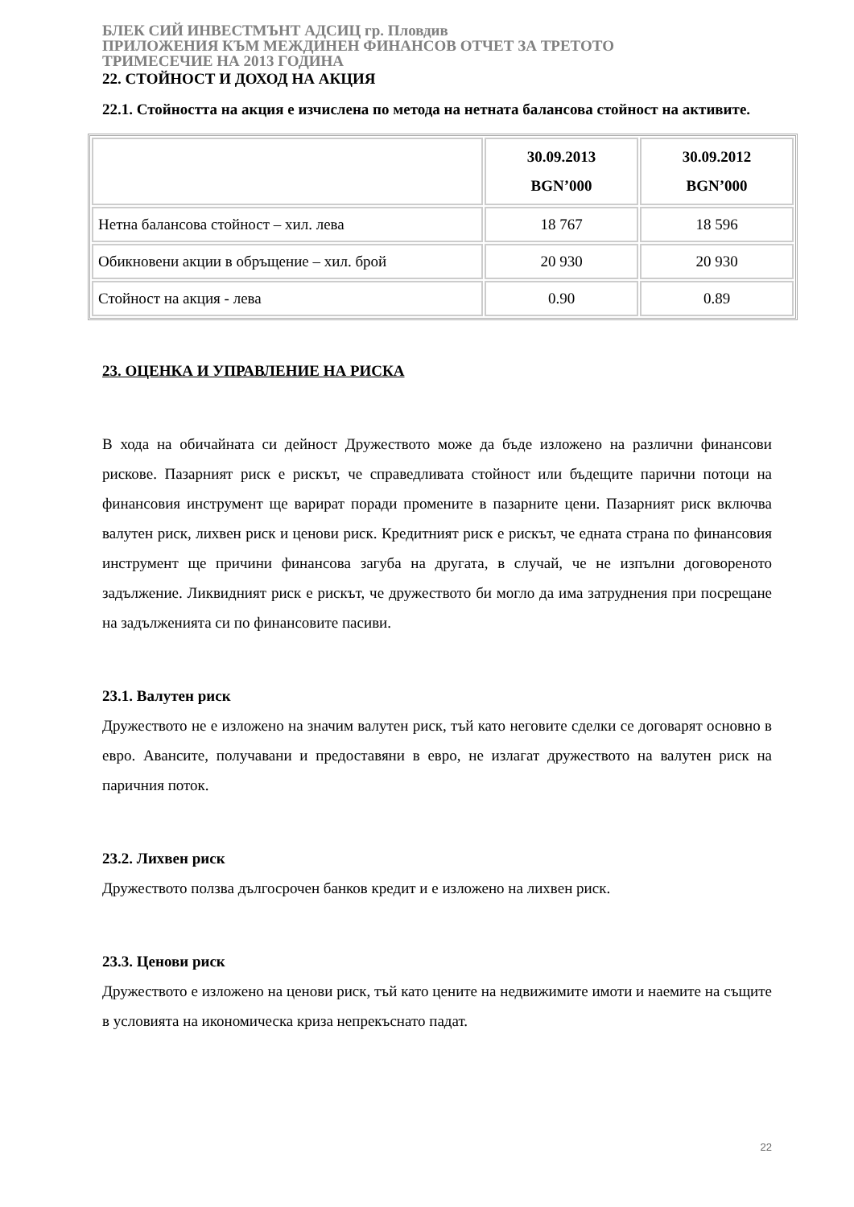БЛЕК СИЙ ИНВЕСТМЪНТ АДСИЦ гр. Пловдив
ПРИЛОЖЕНИЯ КЪМ МЕЖДИНЕН ФИНАНСОВ ОТЧЕТ ЗА ТРЕТОТО
ТРИМЕСЕЧИЕ НА 2013 ГОДИНА
22. СТОЙНОСТ И ДОХОД НА АКЦИЯ
22.1. Стойността на акция е изчислена по метода на нетната балансова стойност на активите.
| | 30.09.2013 BGN’000 | 30.09.2012 BGN’000 |
| --- | --- | --- |
| Нетна балансова стойност – хил. лева | 18 767 | 18 596 |
| Обикновени акции в обръщение – хил. брой | 20 930 | 20 930 |
| Стойност на акция - лева | 0.90 | 0.89 |
23. ОЦЕНКА И УПРАВЛЕНИЕ НА РИСКА
В хода на обичайната си дейност Дружеството може да бъде изложено на различни финансови рискове. Пазарният риск е рискът, че справедливата стойност или бъдещите парични потоци на финансовия инструмент ще варират поради промените в пазарните цени. Пазарният риск включва валутен риск, лихвен риск и ценови риск. Кредитният риск е рискът, че едната страна по финансовия инструмент ще причини финансова загуба на другата, в случай, че не изпълни договореното задължение. Ликвидният риск е рискът, че дружеството би могло да има затруднения при посрещане на задълженията си по финансовите пасиви.
23.1. Валутен риск
Дружеството не е изложено на значим валутен риск, тъй като неговите сделки се договарят основно в евро. Авансите, получавани и предоставяни в евро, не излагат дружеството на валутен риск на паричния поток.
23.2. Лихвен риск
Дружеството ползва дългосрочен банков кредит и е изложено на лихвен риск.
23.3. Ценови риск
Дружеството е изложено на ценови риск, тъй като цените на недвижимите имоти и наемите на същите в условията на икономическа криза непрекъснато падат.
22